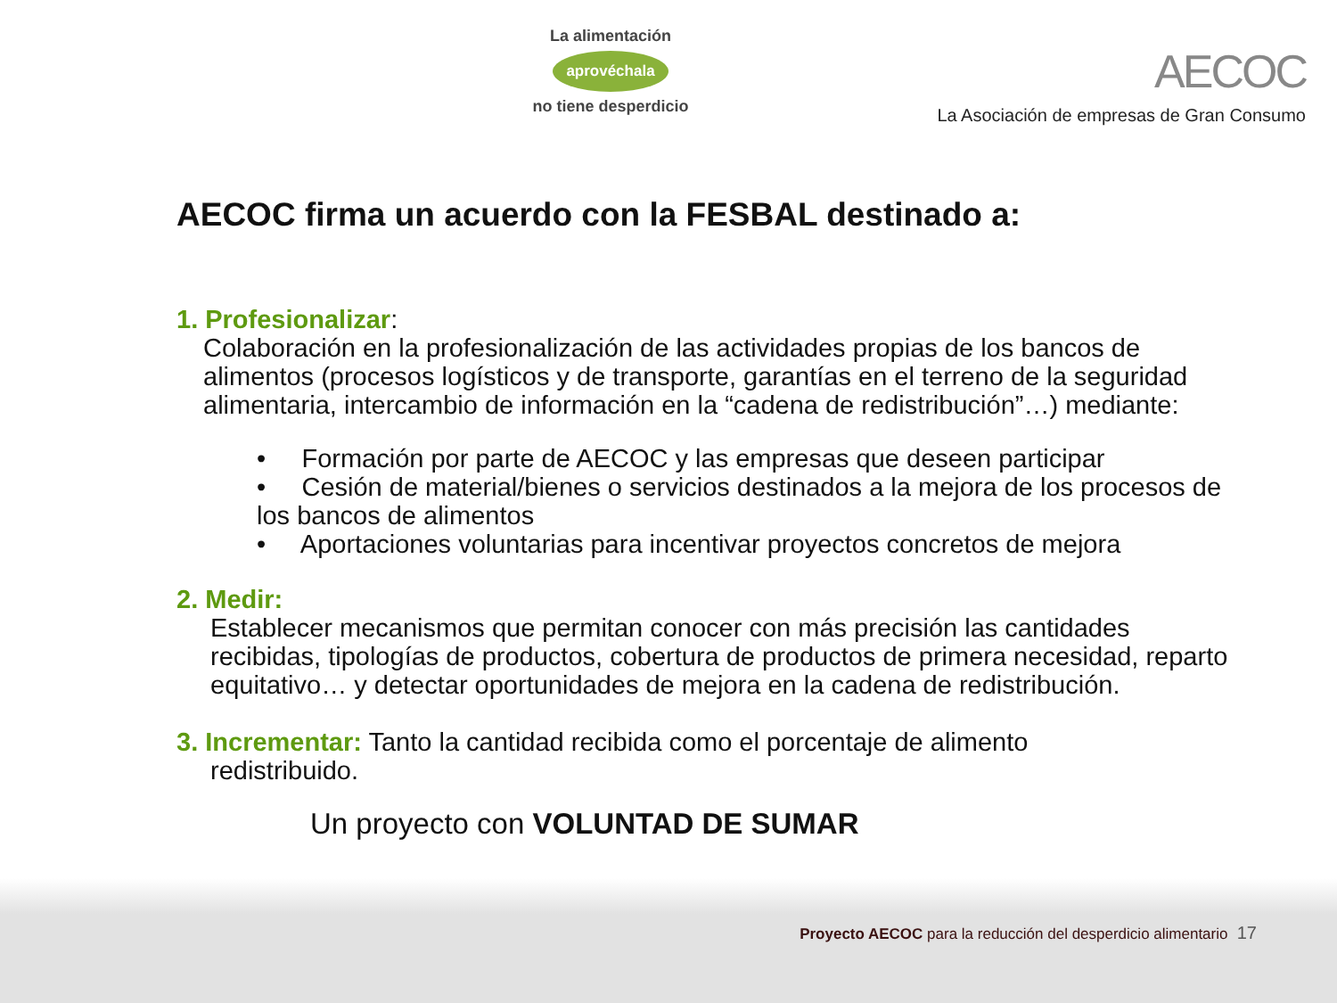La alimentación
aprovéchala
no tiene desperdicio
AECOC
La Asociación de empresas de Gran Consumo
AECOC firma un acuerdo con la FESBAL destinado a:
1. Profesionalizar:
Colaboración en la profesionalización de las actividades propias de los bancos de alimentos (procesos logísticos y de transporte, garantías en el terreno de la seguridad alimentaria, intercambio de información en la “cadena de redistribución”…) mediante:
• Formación por parte de AECOC y las empresas que deseen participar
• Cesión de material/bienes o servicios destinados a la mejora de los procesos de los bancos de alimentos
• Aportaciones voluntarias para incentivar proyectos concretos de mejora
2. Medir:
Establecer mecanismos que permitan conocer con más precisión las cantidades recibidas, tipologías de productos, cobertura de productos de primera necesidad, reparto equitativo… y detectar oportunidades de mejora en la cadena de redistribución.
3. Incrementar: Tanto la cantidad recibida como el porcentaje de alimento
redistribuido.
Un proyecto con VOLUNTAD DE SUMAR
Proyecto AECOC para la reducción del desperdicio alimentario 17